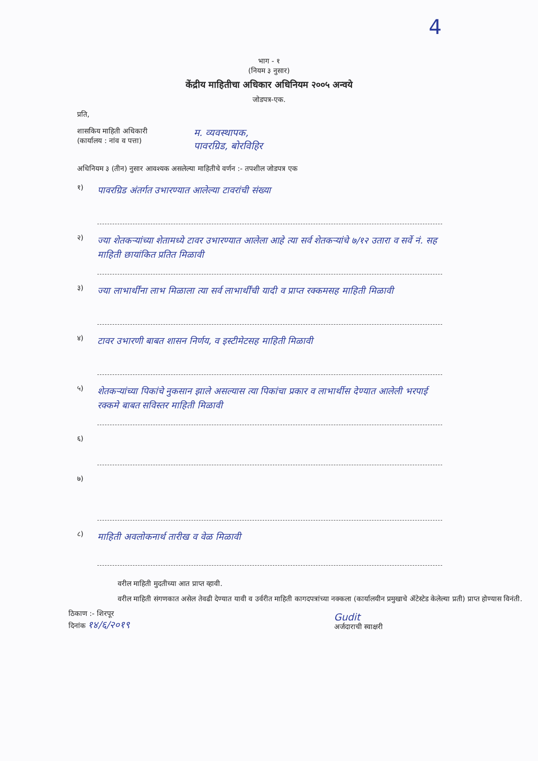4
भाग - १
(नियम ३ नुसार)
केंद्रीय माहितीचा अधिकार अधिनियम २००५ अन्वये
जोडपत्र-एक.
प्रति,
शासकिय माहिती अधिकारी
(कार्यालय : नांव व पत्ता)
म. व्यवस्थापक,
पावरग्रिड, बोरविहिर
अधिनियम ३ (तीन) नुसार आवश्यक असलेल्या माहितीचे वर्णन :- तपशील जोडपत्र एक
१)
पावरग्रिड अंतर्गत उभारण्यात आलेल्या टावरांची संख्या
२)
ज्या शेतकऱ्यांच्या शेतामध्ये टावर उभारण्यात आलेला आहे त्या सर्व शेतकऱ्यांचे ७/१२ उतारा व सर्वे नं. सह माहिती छायांकित प्रतित मिळावी
३)
ज्या लाभार्थींना लाभ मिळाला त्या सर्व लाभार्थींची यादी व प्राप्त रक्कमसह माहिती मिळावी
४)
टावर उभारणी बाबत शासन निर्णय, व इस्टीमेटसह माहिती मिळावी
५)
शेतकऱ्यांच्या पिकांचे नुकसान झाले असल्यास त्या पिकांचा प्रकार व लाभार्थीस देण्यात आलेली भरपाई रक्कमे बाबत सविस्तर माहिती मिळावी
६)
७)
८)
माहिती अवलोकनार्थ तारीख व वेळ मिळावी
वरील माहिती मुदतीच्या आत प्राप्त व्हावी.
वरील माहिती संगणकात असेल तेवढी देण्यात यावी व उर्वरीत माहिती कागदपत्रांच्या नक्कला (कार्यालयीन प्रमुखाचे ॲटेस्टेड केलेल्या प्रती) प्राप्त होण्यास विनंती.
ठिकाण :- शिरपूर
दिनांक १४/६/२०१९
Gudit
अर्जदाराची स्वाक्षरी